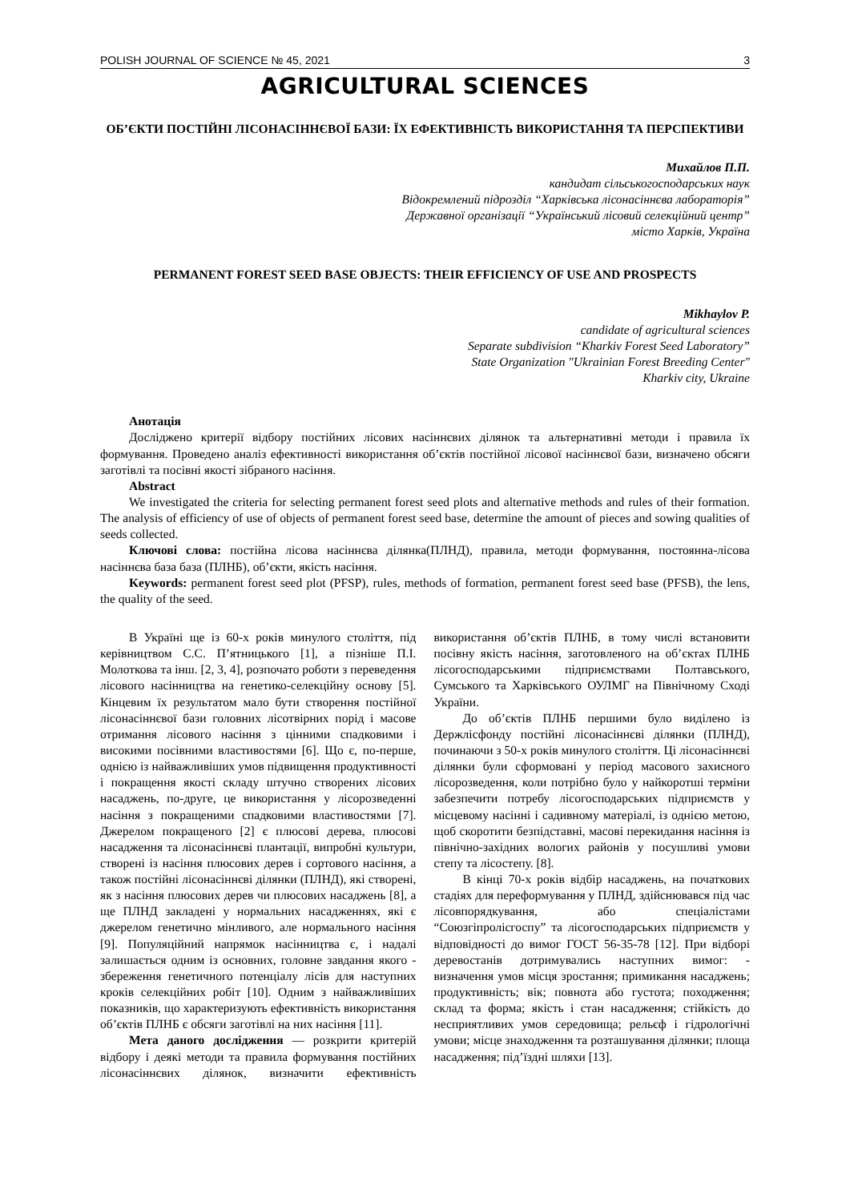POLISH JOURNAL OF SCIENCE № 45, 2021 3
AGRICULTURAL SCIENCES
ОБ’ЄКТИ ПОСТІЙНІ ЛІСОНАСІННЄВОЇ БАЗИ: ЇХ ЕФЕКТИВНІСТЬ ВИКОРИСТАННЯ ТА ПЕРСПЕКТИВИ
Михайлов П.П.
кандидат сільськогосподарських наук
Відокремлений підрозділ “Харківська лісонасіннєва лабораторія”
Державної організації “Український лісовий селекційний центр”
місто Харків, Україна
PERMANENT FOREST SEED BASE OBJECTS: THEIR EFFICIENCY OF USE AND PROSPECTS
Mikhaylov P.
candidate of agricultural sciences
Separate subdivision “Kharkiv Forest Seed Laboratory”
State Organization "Ukrainian Forest Breeding Center"
Kharkiv city, Ukraine
Анотація
Досліджено критерії відбору постійних лісових насіннєвих ділянок та альтернативні методи і правила їх формування. Проведено аналіз ефективності використання об’єктів постійної лісової насіннєвої бази, визначено обсяги заготівлі та посівні якості зібраного насіння.
Abstract
We investigated the criteria for selecting permanent forest seed plots and alternative methods and rules of their formation. The analysis of efficiency of use of objects of permanent forest seed base, determine the amount of pieces and sowing qualities of seeds collected.
Ключові слова: постійна лісова насіннєва ділянка(ПЛНД), правила, методи формування, постоянна-лісова насіннєва база база (ПЛНБ), об’єкти, якість насіння.
Keywords: permanent forest seed plot (PFSP), rules, methods of formation, permanent forest seed base (PFSB), the lens, the quality of the seed.
В Україні ще із 60-х років минулого століття, під керівництвом С.С. П’ятницького [1], а пізніше П.І. Молоткова та інш. [2, 3, 4], розпочато роботи з переведення лісового насінництва на генетико-селекційну основу [5]. Кінцевим їх результатом мало бути створення постійної лісонасіннєвої бази головних лісотвірних порід і масове отримання лісового насіння з цінними спадковими і високими посівними властивостями [6]. Що є, по-перше, однією із найважливіших умов підвищення продуктивності і покращення якості складу штучно створених лісових насаджень, по-друге, це використання у лісорозведенні насіння з покращеними спадковими властивостями [7]. Джерелом покращеного [2] є плюсові дерева, плюсові насадження та лісонасіннєві плантації, випробні культури, створені із насіння плюсових дерев і сортового насіння, а також постійні лісонасіннєві ділянки (ПЛНД), які створені, як з насіння плюсових дерев чи плюсових насаджень [8], а ще ПЛНД закладені у нормальних насадженнях, які є джерелом генетично мінливого, але нормального насіння [9]. Популяційний напрямок насінництва є, і надалі залишається одним із основних, головне завдання якого - збереження генетичного потенціалу лісів для наступних кроків селекційних робіт [10]. Одним з найважливіших показників, що характеризують ефективність використання об’єктів ПЛНБ є обсяги заготівлі на них насіння [11].
Мета даного дослідження — розкрити критерій відбору і деякі методи та правила формування постійних лісонасіннєвих ділянок, визначити ефективність використання об’єктів ПЛНБ, в тому числі встановити посівну якість насіння, заготовленого на об’єктах ПЛНБ лісогосподарськими підприємствами Полтавського, Сумського та Харківського ОУЛМГ на Північному Сході України.
До об’єктів ПЛНБ першими було виділено із Держлісфонду постійні лісонасіннєві ділянки (ПЛНД), починаючи з 50-х років минулого століття. Ці лісонасіннєві ділянки були сформовані у період масового захисного лісорозведення, коли потрібно було у найкоротші терміни забезпечити потребу лісогосподарських підприємств у місцевому насінні і садивному матеріалі, із однією метою, щоб скоротити безпідставні, масові перекидання насіння із північно-західних вологих районів у посушливі умови степу та лісостепу. [8].
В кінці 70-х років відбір насаджень, на початкових стадіях для переформування у ПЛНД, здійснювався під час лісовпорядкування, або спеціалістами “Союзгіпролісгоспу” та лісогосподарських підприємств у відповідності до вимог ГОСТ 56-35-78 [12]. При відборі деревостанів дотримувались наступних вимог: - визначення умов місця зростання; примикання насаджень; продуктивність; вік; повнота або густота; походження; склад та форма; якість і стан насадження; стійкість до несприятливих умов середовища; рельєф і гідрологічні умови; місце знаходження та розташування ділянки; площа насадження; під’їздні шляхи [13].